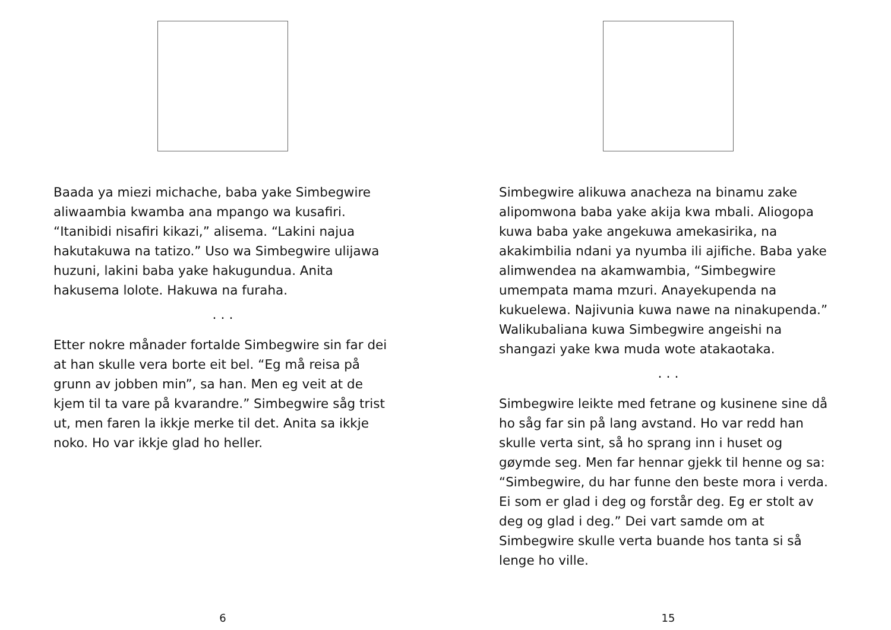Baada ya miezi michache, baba yake Simbegwire aliwaambia kwamba ana mpango wa kusafiri. “Itanibidi nisafiri kikazi,” alisema. “Lakini najua hakutakuwa na tatizo.” Uso wa Simbegwire ulijawa huzuni, lakini baba yake hakugundua. Anita hakusema lolote. Hakuwa na furaha.
. . .
Etter nokre månader fortalde Simbegwire sin far dei at han skulle vera borte eit bel. “Eg må reisa på grunn av jobben min”, sa han. Men eg veit at de kjem til ta vare på kvarandre.” Simbegwire såg trist ut, men faren la ikkje merke til det. Anita sa ikkje noko. Ho var ikkje glad ho heller.
6
Simbegwire alikuwa anacheza na binamu zake alipomwona baba yake akija kwa mbali. Aliogopa kuwa baba yake angekuwa amekasirika, na akakimbilia ndani ya nyumba ili ajifiche. Baba yake alimwendea na akamwambia, “Simbegwire umempata mama mzuri. Anayekupenda na kukuelewa. Najivunia kuwa nawe na ninakupenda.” Walikubaliana kuwa Simbegwire angeishi na shangazi yake kwa muda wote atakaotaka.
. . .
Simbegwire leikte med fetrane og kusinene sine då ho såg far sin på lang avstand. Ho var redd han skulle verta sint, så ho sprang inn i huset og gøymde seg. Men far hennar gjekk til henne og sa: “Simbegwire, du har funne den beste mora i verda. Ei som er glad i deg og forstår deg. Eg er stolt av deg og glad i deg.” Dei vart samde om at Simbegwire skulle verta buande hos tanta si så lenge ho ville.
15